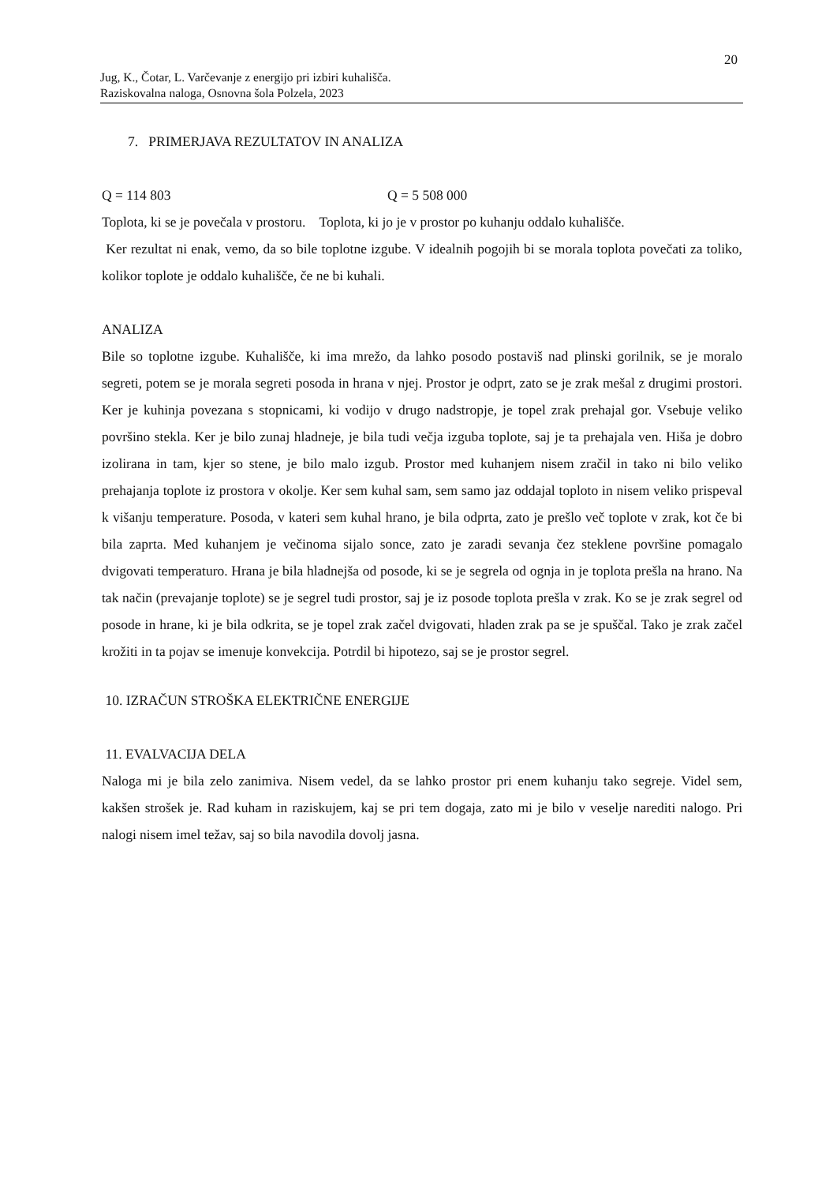20
Jug, K., Čotar, L. Varčevanje z energijo pri izbiri kuhališča.
Raziskovalna naloga, Osnovna šola Polzela, 2023
7. PRIMERJAVA REZULTATOV IN ANALIZA
Q = 114 803 Q = 5 508 000
Toplota, ki se je povečala v prostoru. Toplota, ki jo je v prostor po kuhanju oddalo kuhališče.
Ker rezultat ni enak, vemo, da so bile toplotne izgube. V idealnih pogojih bi se morala toplota povečati za toliko, kolikor toplote je oddalo kuhališče, če ne bi kuhali.
ANALIZA
Bile so toplotne izgube. Kuhališče, ki ima mrežo, da lahko posodo postaviš nad plinski gorilnik, se je moralo segreti, potem se je morala segreti posoda in hrana v njej. Prostor je odprt, zato se je zrak mešal z drugimi prostori. Ker je kuhinja povezana s stopnicami, ki vodijo v drugo nadstropje, je topel zrak prehajal gor. Vsebuje veliko površino stekla. Ker je bilo zunaj hladneje, je bila tudi večja izguba toplote, saj je ta prehajala ven. Hiša je dobro izolirana in tam, kjer so stene, je bilo malo izgub. Prostor med kuhanjem nisem zračil in tako ni bilo veliko prehajanja toplote iz prostora v okolje. Ker sem kuhal sam, sem samo jaz oddajal toploto in nisem veliko prispeval k višanju temperature. Posoda, v kateri sem kuhal hrano, je bila odprta, zato je prešlo več toplote v zrak, kot če bi bila zaprta. Med kuhanjem je večinoma sijalo sonce, zato je zaradi sevanja čez steklene površine pomagalo dvigovati temperaturo. Hrana je bila hladnejša od posode, ki se je segrela od ognja in je toplota prešla na hrano. Na tak način (prevajanje toplote) se je segrel tudi prostor, saj je iz posode toplota prešla v zrak. Ko se je zrak segrel od posode in hrane, ki je bila odkrita, se je topel zrak začel dvigovati, hladen zrak pa se je spuščal. Tako je zrak začel krožiti in ta pojav se imenuje konvekcija. Potrdil bi hipotezo, saj se je prostor segrel.
10. IZRAČUN STROŠKA ELEKTRIČNE ENERGIJE
11. EVALVACIJA DELA
Naloga mi je bila zelo zanimiva. Nisem vedel, da se lahko prostor pri enem kuhanju tako segreje. Videl sem, kakšen strošek je. Rad kuham in raziskujem, kaj se pri tem dogaja, zato mi je bilo v veselje narediti nalogo. Pri nalogi nisem imel težav, saj so bila navodila dovolj jasna.